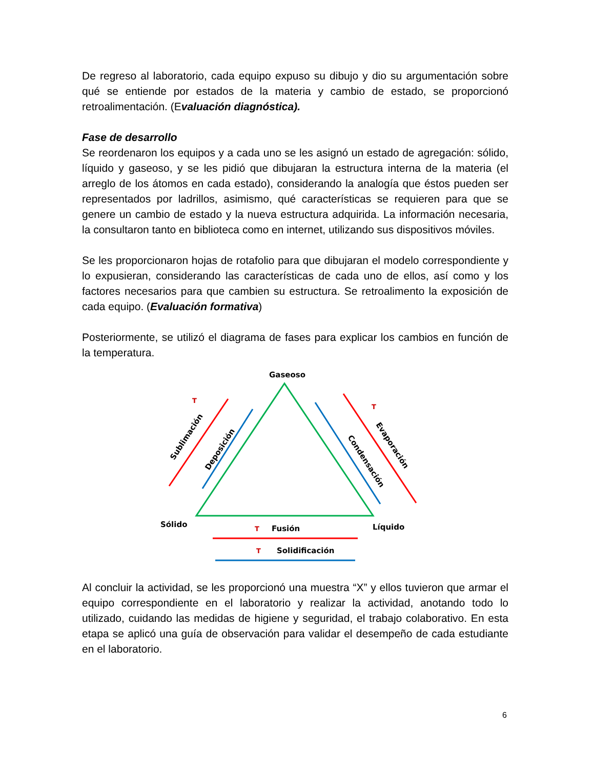De regreso al laboratorio, cada equipo expuso su dibujo y dio su argumentación sobre qué se entiende por estados de la materia y cambio de estado, se proporcionó retroalimentación. (Evaluación diagnóstica).
Fase de desarrollo
Se reordenaron los equipos y a cada uno se les asignó un estado de agregación: sólido, líquido y gaseoso, y se les pidió que dibujaran la estructura interna de la materia (el arreglo de los átomos en cada estado), considerando la analogía que éstos pueden ser representados por ladrillos, asimismo, qué características se requieren para que se genere un cambio de estado y la nueva estructura adquirida. La información necesaria, la consultaron tanto en biblioteca como en internet, utilizando sus dispositivos móviles.
Se les proporcionaron hojas de rotafolio para que dibujaran el modelo correspondiente y lo expusieran, considerando las características de cada uno de ellos, así como y los factores necesarios para que cambien su estructura. Se retroalimento la exposición de cada equipo. (Evaluación formativa)
Posteriormente, se utilizó el diagrama de fases para explicar los cambios en función de la temperatura.
Gaseoso
Sólido
Líquido
T
T
T
T
Fusión
Solidificación
Sublimación
Deposición
Condensación
Evaporación
Al concluir la actividad, se les proporcionó una muestra “X” y ellos tuvieron que armar el equipo correspondiente en el laboratorio y realizar la actividad, anotando todo lo utilizado, cuidando las medidas de higiene y seguridad, el trabajo colaborativo. En esta etapa se aplicó una guía de observación para validar el desempeño de cada estudiante en el laboratorio.
6